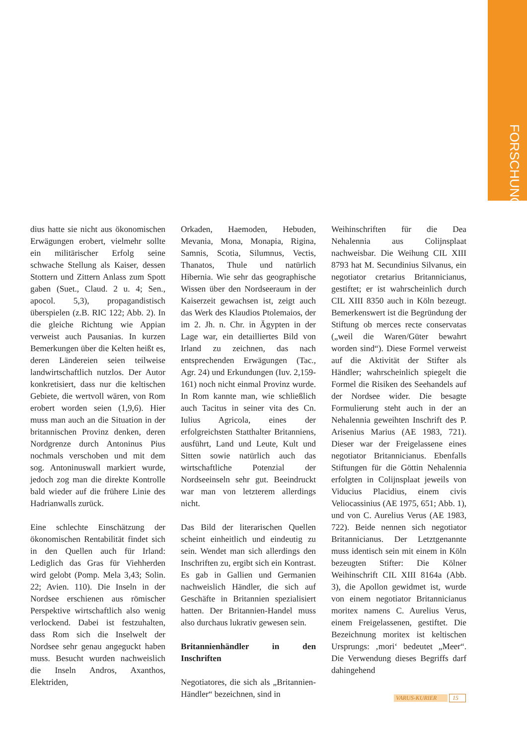FORSCHUNG
dius hatte sie nicht aus ökonomischen Erwägungen erobert, vielmehr sollte ein militärischer Erfolg seine schwache Stellung als Kaiser, dessen Stottern und Zittern Anlass zum Spott gaben (Suet., Claud. 2 u. 4; Sen., apocol. 5,3), propagandistisch überspielen (z.B. RIC 122; Abb. 2). In die gleiche Richtung wie Appian verweist auch Pausanias. In kurzen Bemerkungen über die Kelten heißt es, deren Ländereien seien teilweise landwirtschaftlich nutzlos. Der Autor konkretisiert, dass nur die keltischen Gebiete, die wertvoll wären, von Rom erobert worden seien (1,9,6). Hier muss man auch an die Situation in der britannischen Provinz denken, deren Nordgrenze durch Antoninus Pius nochmals verschoben und mit dem sog. Antoninuswall markiert wurde, jedoch zog man die direkte Kontrolle bald wieder auf die frühere Linie des Hadrianwalls zurück.
Eine schlechte Einschätzung der ökonomischen Rentabilität findet sich in den Quellen auch für Irland: Lediglich das Gras für Viehherden wird gelobt (Pomp. Mela 3,43; Solin. 22; Avien. 110). Die Inseln in der Nordsee erschienen aus römischer Perspektive wirtschaftlich also wenig verlockend. Dabei ist festzuhalten, dass Rom sich die Inselwelt der Nordsee sehr genau angeguckt haben muss. Besucht wurden nachweislich die Inseln Andros, Axanthos, Elektriden,
Orkaden, Haemoden, Hebuden, Mevania, Mona, Monapia, Rigina, Samnis, Scotia, Silumnus, Vectis, Thanatos, Thule und natürlich Hibernia. Wie sehr das geographische Wissen über den Nordseeraum in der Kaiserzeit gewachsen ist, zeigt auch das Werk des Klaudios Ptolemaios, der im 2. Jh. n. Chr. in Ägypten in der Lage war, ein detailliertes Bild von Irland zu zeichnen, das nach entsprechenden Erwägungen (Tac., Agr. 24) und Erkundungen (Iuv. 2,159-161) noch nicht einmal Provinz wurde. In Rom kannte man, wie schließlich auch Tacitus in seiner vita des Cn. Iulius Agricola, eines der erfolgreichsten Statthalter Britanniens, ausführt, Land und Leute, Kult und Sitten sowie natürlich auch das wirtschaftliche Potenzial der Nordseeinseln sehr gut. Beeindruckt war man von letzterem allerdings nicht.
Das Bild der literarischen Quellen scheint einheitlich und eindeutig zu sein. Wendet man sich allerdings den Inschriften zu, ergibt sich ein Kontrast. Es gab in Gallien und Germanien nachweislich Händler, die sich auf Geschäfte in Britannien spezialisiert hatten. Der Britannien-Handel muss also durchaus lukrativ gewesen sein.
Britannienhändler in den Inschriften
Negotiatores, die sich als „Britannien-Händler“ bezeichnen, sind in
Weihinschriften für die Dea Nehalennia aus Colijnsplaat nachweisbar. Die Weihung CIL XIII 8793 hat M. Secundinius Silvanus, ein negotiator cretarius Britannicianus, gestiftet; er ist wahrscheinlich durch CIL XIII 8350 auch in Köln bezeugt. Bemerkenswert ist die Begründung der Stiftung ob merces recte conservatas („weil die Waren/Güter bewahrt worden sind“). Diese Formel verweist auf die Aktivität der Stifter als Händler; wahrscheinlich spiegelt die Formel die Risiken des Seehandels auf der Nordsee wider. Die besagte Formulierung steht auch in der an Nehalennia geweihten Inschrift des P. Arisenius Marius (AE 1983, 721). Dieser war der Freigelassene eines negotiator Britannicianus. Ebenfalls Stiftungen für die Göttin Nehalennia erfolgten in Colijnsplaat jeweils von Viducius Placidius, einem civis Veliocassinius (AE 1975, 651; Abb. 1), und von C. Aurelius Verus (AE 1983, 722). Beide nennen sich negotiator Britannicianus. Der Letztgenannte muss identisch sein mit einem in Köln bezeugten Stifter: Die Kölner Weihinschrift CIL XIII 8164a (Abb. 3), die Apollon gewidmet ist, wurde von einem negotiator Britannicianus moritex namens C. Aurelius Verus, einem Freigelassenen, gestiftet. Die Bezeichnung moritex ist keltischen Ursprungs: ‚mori‘ bedeutet „Meer“. Die Verwendung dieses Begriffs darf dahingehend
VARUS-KURIER 15